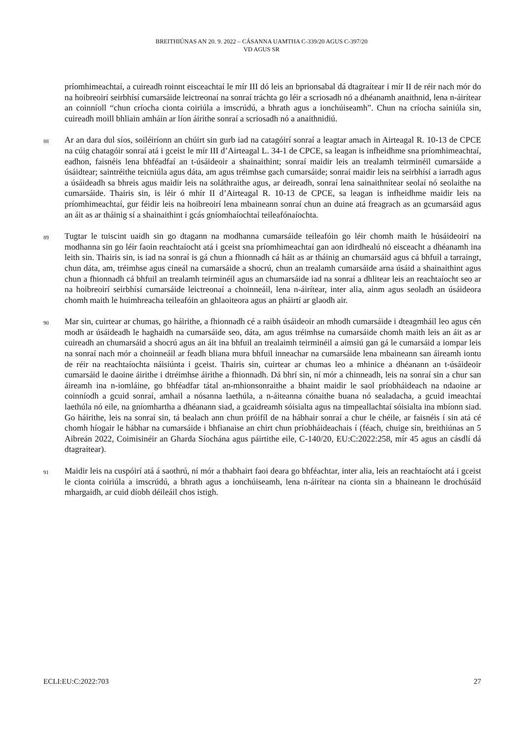BREITHIÚNAS AN 20. 9. 2022 – CÁSANNA UAMTHA C-339/20 AGUS C-397/20
VD AGUS SR
príomhimeachtaí, a cuireadh roinnt eisceachtaí le mír III dó leis an bprionsabal dá dtagraítear i mír II de réir nach mór do na hoibreoirí seirbhísí cumarsáide leictreonaí na sonraí tráchta go léir a scriosadh nó a dhéanamh anaithnid, lena n-áirítear an coinníoll “chun críocha cionta coiriúla a imscrúdú, a bhrath agus a ionchúiseamh”. Chun na críocha sainiúla sin, cuireadh moill bhliain amháin ar líon áirithe sonraí a scriosadh nó a anaithnidiú.
88
Ar an dara dul síos, soiléiríonn an chúirt sin gurb iad na catagóirí sonraí a leagtar amach in Airteagal R. 10-13 de CPCE na cúig chatagóir sonraí atá i gceist le mír III d’Airteagal L. 34-1 de CPCE, sa leagan is infheidhme sna príomhimeachtaí, eadhon, faisnéis lena bhféadfaí an t-úsáideoir a shainaithint; sonraí maidir leis an trealamh teirminéil cumarsáide a úsáidtear; saintréithe teicniúla agus dáta, am agus tréimhse gach cumarsáide; sonraí maidir leis na seirbhísí a iarradh agus a úsáideadh sa bhreis agus maidir leis na soláthraithe agus, ar deireadh, sonraí lena sainaithnítear seolaí nó seolaithe na cumarsáide. Thairis sin, is léir ó mhír II d’Airteagal R. 10-13 de CPCE, sa leagan is infheidhme maidir leis na príomhimeachtaí, gur féidir leis na hoibreoirí lena mbaineann sonraí chun an duine atá freagrach as an gcumarsáid agus an áit as ar tháinig sí a shainaithint i gcás gníomhaíochtaí teileafónaíochta.
89
Tugtar le tuiscint uaidh sin go dtagann na modhanna cumarsáide teileafóin go léir chomh maith le húsáideoirí na modhanna sin go léir faoin reachtaíocht atá i gceist sna príomhimeachtaí gan aon idirdhealú nó eisceacht a dhéanamh ina leith sin. Thairis sin, is iad na sonraí is gá chun a fhionnadh cá háit as ar tháinig an chumarsáid agus cá bhfuil a tarraingt, chun dáta, am, tréimhse agus cineál na cumarsáide a shocrú, chun an trealamh cumarsáide arna úsáid a shainaithint agus chun a fhionnadh cá bhfuil an trealamh teirminéil agus an chumarsáide iad na sonraí a dhlitear leis an reachtaíocht seo ar na hoibreoirí seirbhísí cumarsáide leictreonaí a choinneáil, lena n-áirítear, inter alia, ainm agus seoladh an úsáideora chomh maith le huimhreacha teileafóin an ghlaoiteora agus an pháirtí ar glaodh air.
90
Mar sin, cuirtear ar chumas, go háirithe, a fhionnadh cé a raibh úsáideoir an mhodh cumarsáide i dteagmháil leo agus cén modh ar úsáideadh le haghaidh na cumarsáide seo, dáta, am agus tréimhse na cumarsáide chomh maith leis an áit as ar cuireadh an chumarsáid a shocrú agus an áit ina bhfuil an trealaimh teirminéil a aimsiú gan gá le cumarsáid a iompar leis na sonraí nach mór a choinneáil ar feadh bliana mura bhfuil inneachar na cumarsáide lena mbaineann san áireamh iontu de réir na reachtaíochta náisiúnta i gceist. Thairis sin, cuirtear ar chumas leo a mhinice a dhéanann an t-úsáideoir cumarsáid le daoine áirithe i dtréimhse áirithe a fhionnadh. Dá bhrí sin, ní mór a chinneadh, leis na sonraí sin a chur san áireamh ina n-iomláine, go bhféadfar tátal an-mhionsonraithe a bhaint maidir le saol príobháideach na ndaoine ar coinníodh a gcuid sonraí, amhail a nósanna laethúla, a n-áiteanna cónaithe buana nó sealadacha, a gcuid imeachtaí laethúla nó eile, na gníomhartha a dhéanann siad, a gcaidreamh sóisialta agus na timpeallachtaí sóisialta ina mbíonn siad. Go háirithe, leis na sonraí sin, tá bealach ann chun próifíl de na hábhair sonraí a chur le chéile, ar faisnéis í sin atá cé chomh híogair le hábhar na cumarsáide i bhfianaise an chirt chun príobháideachais í (féach, chuige sin, breithiúnas an 5 Aibreán 2022, Coimisinéir an Gharda Síochána agus páirtithe eile, C-140/20, EU:C:2022:258, mír 45 agus an cásdlí dá dtagraítear).
91
Maidir leis na cuspóirí atá á saothrú, ní mór a thabhairt faoi deara go bhféachtar, inter alia, leis an reachtaíocht atá i gceist le cionta coiriúla a imscrúdú, a bhrath agus a ionchúiseamh, lena n-áirítear na cionta sin a bhaineann le drochúsáid mhargaidh, ar cuid díobh déileáil chos istigh.
ECLI:EU:C:2022:703 27